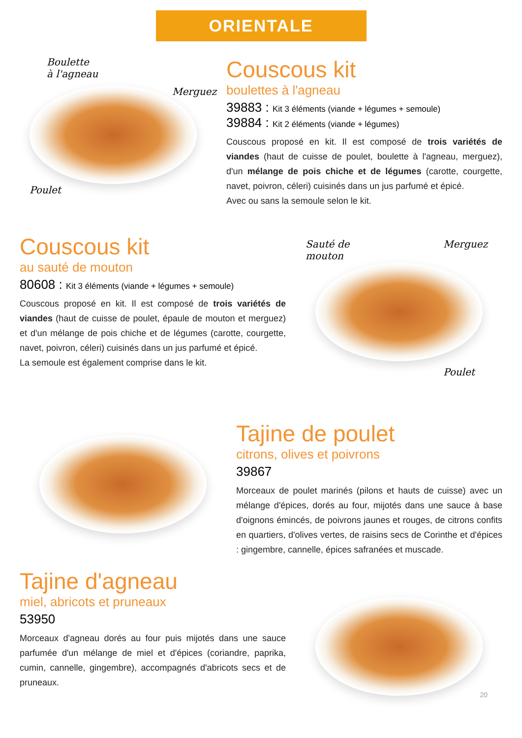ORIENTALE
Boulette
à l'agneau
Merguez
Poulet
Couscous kit
boulettes à l'agneau
39883 : Kit 3 éléments (viande + légumes + semoule)
39884 : Kit 2 éléments (viande + légumes)
Couscous proposé en kit. Il est composé de trois variétés de viandes (haut de cuisse de poulet, boulette à l'agneau, merguez), d'un mélange de pois chiche et de légumes (carotte, courgette, navet, poivron, céleri) cuisinés dans un jus parfumé et épicé.
Avec ou sans la semoule selon le kit.
Couscous kit
au sauté de mouton
80608 : Kit 3 éléments (viande + légumes + semoule)
Couscous proposé en kit. Il est composé de trois variétés de viandes (haut de cuisse de poulet, épaule de mouton et merguez) et d'un mélange de pois chiche et de légumes (carotte, courgette, navet, poivron, céleri) cuisinés dans un jus parfumé et épicé.
La semoule est également comprise dans le kit.
Sauté de
mouton
Merguez
Poulet
Tajine de poulet
citrons, olives et poivrons
39867
Morceaux de poulet marinés (pilons et hauts de cuisse) avec un mélange d'épices, dorés au four, mijotés dans une sauce à base d'oignons émincés, de poivrons jaunes et rouges, de citrons confits en quartiers, d'olives vertes, de raisins secs de Corinthe et d'épices : gingembre, cannelle, épices safranées et muscade.
Tajine d'agneau
miel, abricots et pruneaux
53950
Morceaux d'agneau dorés au four puis mijotés dans une sauce parfumée d'un mélange de miel et d'épices (coriandre, paprika, cumin, cannelle, gingembre), accompagnés d'abricots secs et de pruneaux.
20